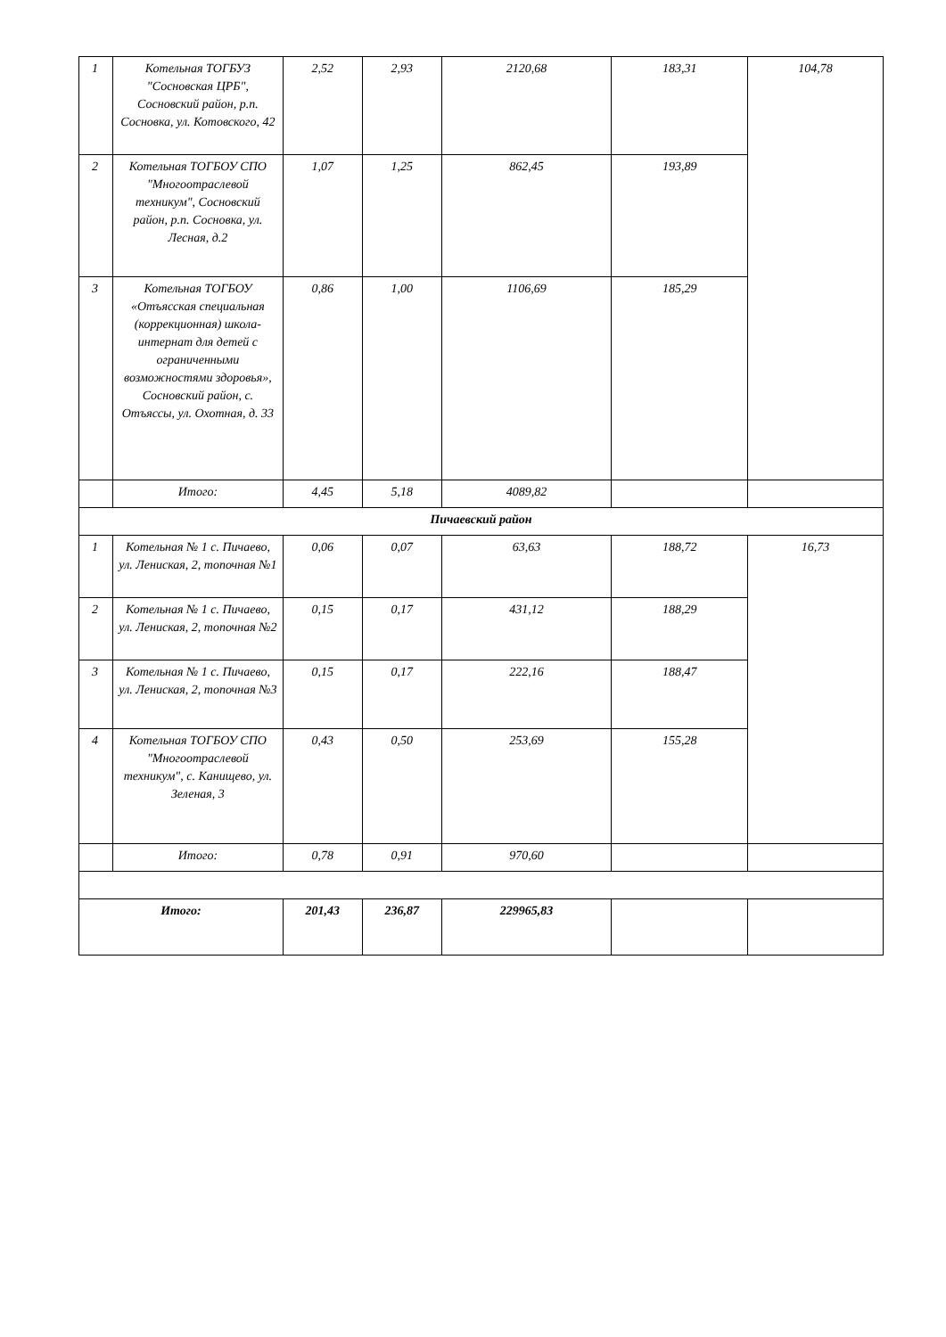| 1 | Котельная ТОГБУЗ "Сосновская ЦРБ", Сосновский район, р.п. Сосновка, ул. Котовского, 42 | 2,52 | 2,93 | 2120,68 | 183,31 | 104,78 |
| 2 | Котельная ТОГБОУ СПО "Многоотраслевой техникум", Сосновский район, р.п. Сосновка, ул. Лесная, д.2 | 1,07 | 1,25 | 862,45 | 193,89 | |
| 3 | Котельная ТОГБОУ «Отъясская специальная (коррекционная) школа-интернат для детей с ограниченными возможностями здоровья», Сосновский район, с. Отъяссы, ул. Охотная, д. 33 | 0,86 | 1,00 | 1106,69 | 185,29 | |
| | Итого: | 4,45 | 5,18 | 4089,82 | | |
| Пичаевский район | | | | | | |
| 1 | Котельная № 1 с. Пичаево, ул. Лениская, 2, топочная №1 | 0,06 | 0,07 | 63,63 | 188,72 | 16,73 |
| 2 | Котельная № 1 с. Пичаево, ул. Лениская, 2, топочная №2 | 0,15 | 0,17 | 431,12 | 188,29 | |
| 3 | Котельная № 1 с. Пичаево, ул. Лениская, 2, топочная №3 | 0,15 | 0,17 | 222,16 | 188,47 | |
| 4 | Котельная ТОГБОУ СПО "Многоотраслевой техникум", с. Канищево, ул. Зеленая, 3 | 0,43 | 0,50 | 253,69 | 155,28 | |
| | Итого: | 0,78 | 0,91 | 970,60 | | |
| Итого: | | 201,43 | 236,87 | 229965,83 | | |